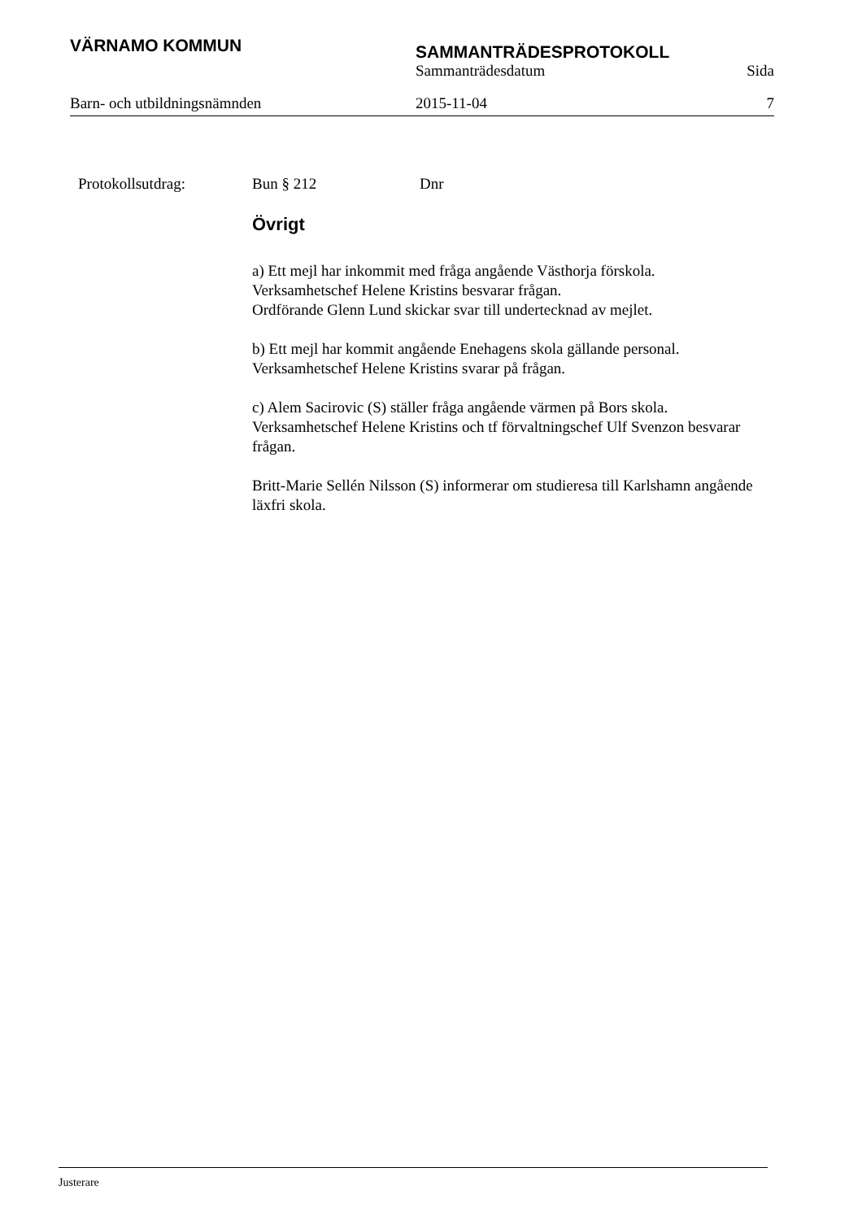VÄRNAMO KOMMUN
SAMMANTRÄDESPROTOKOLL
Sammanträdesdatum Sida
Barn- och utbildningsnämnden 2015-11-04 7
Protokollsutdrag: Bun § 212 Dnr
Övrigt
a) Ett mejl har inkommit med fråga angående Västhorja förskola.
Verksamhetschef Helene Kristins besvarar frågan.
Ordförande Glenn Lund skickar svar till undertecknad av mejlet.
b) Ett mejl har kommit angående Enehagens skola gällande personal.
Verksamhetschef Helene Kristins svarar på frågan.
c) Alem Sacirovic (S) ställer fråga angående värmen på Bors skola.
Verksamhetschef Helene Kristins och tf förvaltningschef Ulf Svenzon besvarar frågan.
Britt-Marie Sellén Nilsson (S) informerar om studieresa till Karlshamn angående läxfri skola.
Justerare